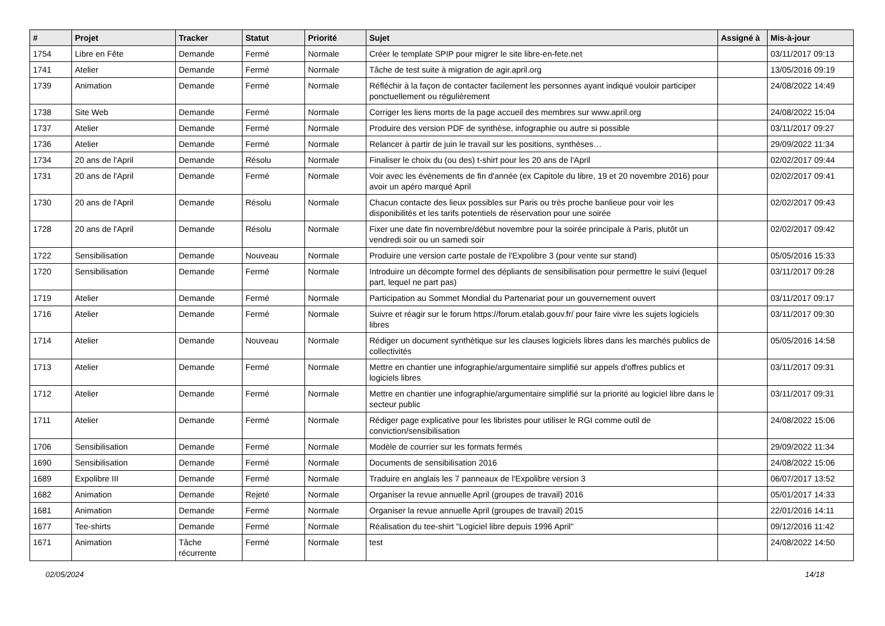| # | Projet | Tracker | Statut | Priorité | Sujet | Assigné à | Mis-à-jour |
| --- | --- | --- | --- | --- | --- | --- | --- |
| 1754 | Libre en Fête | Demande | Fermé | Normale | Créer le template SPIP pour migrer le site libre-en-fete.net | | 03/11/2017 09:13 |
| 1741 | Atelier | Demande | Fermé | Normale | Tâche de test suite à migration de agir.april.org | | 13/05/2016 09:19 |
| 1739 | Animation | Demande | Fermé | Normale | Réfléchir à la façon de contacter facilement les personnes ayant indiqué vouloir participer ponctuellement ou régulièrement | | 24/08/2022 14:49 |
| 1738 | Site Web | Demande | Fermé | Normale | Corriger les liens morts de la page accueil des membres sur www.april.org | | 24/08/2022 15:04 |
| 1737 | Atelier | Demande | Fermé | Normale | Produire des version PDF de synthèse, infographie ou autre si possible | | 03/11/2017 09:27 |
| 1736 | Atelier | Demande | Fermé | Normale | Relancer à partir de juin le travail sur les positions, synthèses… | | 29/09/2022 11:34 |
| 1734 | 20 ans de l'April | Demande | Résolu | Normale | Finaliser le choix du (ou des) t-shirt pour les 20 ans de l'April | | 02/02/2017 09:44 |
| 1731 | 20 ans de l'April | Demande | Fermé | Normale | Voir avec les événements de fin d'année (ex Capitole du libre, 19 et 20 novembre 2016) pour avoir un apéro marqué April | | 02/02/2017 09:41 |
| 1730 | 20 ans de l'April | Demande | Résolu | Normale | Chacun contacte des lieux possibles sur Paris ou très proche banlieue pour voir les disponibilités et les tarifs potentiels de réservation pour une soirée | | 02/02/2017 09:43 |
| 1728 | 20 ans de l'April | Demande | Résolu | Normale | Fixer une date fin novembre/début novembre pour la soirée principale à Paris, plutôt un vendredi soir ou un samedi soir | | 02/02/2017 09:42 |
| 1722 | Sensibilisation | Demande | Nouveau | Normale | Produire une version carte postale de l'Expolibre 3 (pour vente sur stand) | | 05/05/2016 15:33 |
| 1720 | Sensibilisation | Demande | Fermé | Normale | Introduire un décompte formel des dépliants de sensibilisation pour permettre le suivi (lequel part, lequel ne part pas) | | 03/11/2017 09:28 |
| 1719 | Atelier | Demande | Fermé | Normale | Participation au Sommet Mondial du Partenariat pour un gouvernement ouvert | | 03/11/2017 09:17 |
| 1716 | Atelier | Demande | Fermé | Normale | Suivre et réagir sur le forum https://forum.etalab.gouv.fr/ pour faire vivre les sujets logiciels libres | | 03/11/2017 09:30 |
| 1714 | Atelier | Demande | Nouveau | Normale | Rédiger un document synthètique sur les clauses logiciels libres dans les marchés publics de collectivités | | 05/05/2016 14:58 |
| 1713 | Atelier | Demande | Fermé | Normale | Mettre en chantier une infographie/argumentaire simplifié sur appels d'offres publics et logiciels libres | | 03/11/2017 09:31 |
| 1712 | Atelier | Demande | Fermé | Normale | Mettre en chantier une infographie/argumentaire simplifié sur la priorité au logiciel libre dans le secteur public | | 03/11/2017 09:31 |
| 1711 | Atelier | Demande | Fermé | Normale | Rédiger page explicative pour les libristes pour utiliser le RGI comme outil de conviction/sensibilisation | | 24/08/2022 15:06 |
| 1706 | Sensibilisation | Demande | Fermé | Normale | Modèle de courrier sur les formats fermés | | 29/09/2022 11:34 |
| 1690 | Sensibilisation | Demande | Fermé | Normale | Documents de sensibilisation 2016 | | 24/08/2022 15:06 |
| 1689 | Expolibre III | Demande | Fermé | Normale | Traduire en anglais les 7 panneaux de l'Expolibre version 3 | | 06/07/2017 13:52 |
| 1682 | Animation | Demande | Rejeté | Normale | Organiser la revue annuelle April (groupes de travail) 2016 | | 05/01/2017 14:33 |
| 1681 | Animation | Demande | Fermé | Normale | Organiser la revue annuelle April (groupes de travail) 2015 | | 22/01/2016 14:11 |
| 1677 | Tee-shirts | Demande | Fermé | Normale | Réalisation du tee-shirt "Logiciel libre depuis 1996 April" | | 09/12/2016 11:42 |
| 1671 | Animation | Tâche récurrente | Fermé | Normale | test | | 24/08/2022 14:50 |
02/05/2024 14/18